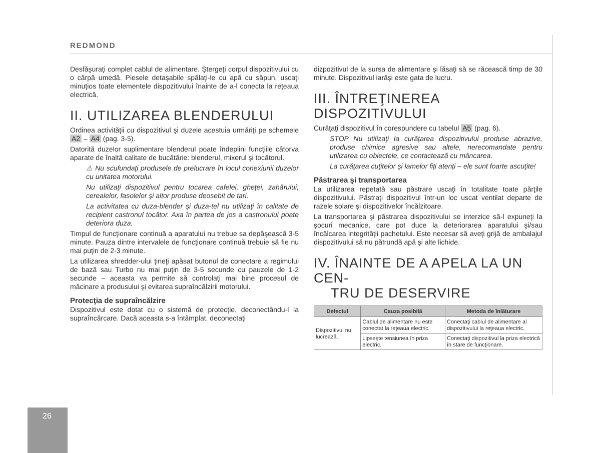REDMOND
Desfăşuraţi complet cablul de alimentare. Ştergeţi corpul dispozitivului cu o cârpă umedă. Piesele detaşabile spălaţi-le cu apă cu săpun, uscaţi minuţios toate elementele dispozitivului înainte de a-l conecta la reţeaua electrică.
II. UTILIZAREA BLENDERULUI
Ordinea activităţii cu dispozitivul şi duzele acestuia urmăriţi pe schemele A2 – A4 (pag. 3-5).
Datorită duzelor suplimentare blenderul poate îndeplini funcţiile câtorva aparate de înaltă calitate de bucătărie: blenderul, mixerul şi tocătorul.
⚠ Nu scufundaţi produsele de prelucrare în locul conexiunii duzelor cu unitatea motorului.
Nu utilizaţi dispozitivul pentru tocarea cafelei, gheţei, zahărului, cerealelor, fasolelor şi altor produse deosebit de tari.
La activitatea cu duza-blender şi duza-tel nu utilizaţi în calitate de recipient castronul tocător. Axa în partea de jos a castronului poate deteriora duza.
Timpul de funcţionare continuă a aparatului nu trebue sa depăşească 3-5 minute. Pauza dintre intervalele de funcţionare continuă trebuie să fie nu mai puţin de 2-3 minute.
La utilizarea shredder-ului ţineţi apăsat butonul de conectare a regimului de bază sau Turbo nu mai puţin de 3-5 secunde cu pauzele de 1-2 secunde – aceasta va permite să controlaţi mai bine procesul de măcinare a produsului şi evitarea supraîncălzirii motorului.
Protecţia de supraîncălzire
Dispozitivul este dotat cu o sistemă de protecţie, deconectându-l la supraîncărcare. Dacă aceasta s-a întâmplat, deconectaţi
dizpozitivul de la sursa de alimentare şi lăsaţi să se răcească timp de 30 minute. Dispozitivul iarăşi este gata de lucru.
III. ÎNTREŢINEREA DISPOZITIVULUI
Curăţaţi dispozitivul în corespundere cu tabelul A5 (pag. 6).
STOP Nu utilizaţi la curăţarea dispozitivului produse abrazive, produse chimice agresive sau altele, nerecomandate pentru utilizarea cu obiectele, ce contactează cu mâncarea.
La curăţarea cuţitelor şi lamelor fiţi atenţi – ele sunt foarte ascuţite!
Păstrarea şi transportarea
La utilizarea repetată sau păstrare uscaţi în totalitate toate părţile dispozitivului. Păstraţi dispozitivul într-un loc uscat ventilat departe de razele solare şi dispozitivelor încălzitoare.
La transportarea şi păstrarea dispozitivului se interzice să-l expuneţi la şocuri mecanice, care pot duce la deteriorarea aparatului şi/sau încălcarea integrităţii pachetului. Este necesar să aveţi grijă de ambalajul dispozitivului să nu pătrundă apă şi alte lichide.
IV. ÎNAINTE DE A APELA LA UN CEN-
TRU DE DESERVIRE
| Defectul | Cauza posibilă | Metoda de înlăturare |
| --- | --- | --- |
| Dispozitivul nu lucrează. | Cablul de alimentare nu este conectat la reţeaua electric. | Conectaţi cablul de alimentare al dispozitivului la reţeaua electric. |
| | Lipseşte tensiunea în priza electric. | Conectaţi dispozitivul la priza electrică în stare de funcţionare. |
26